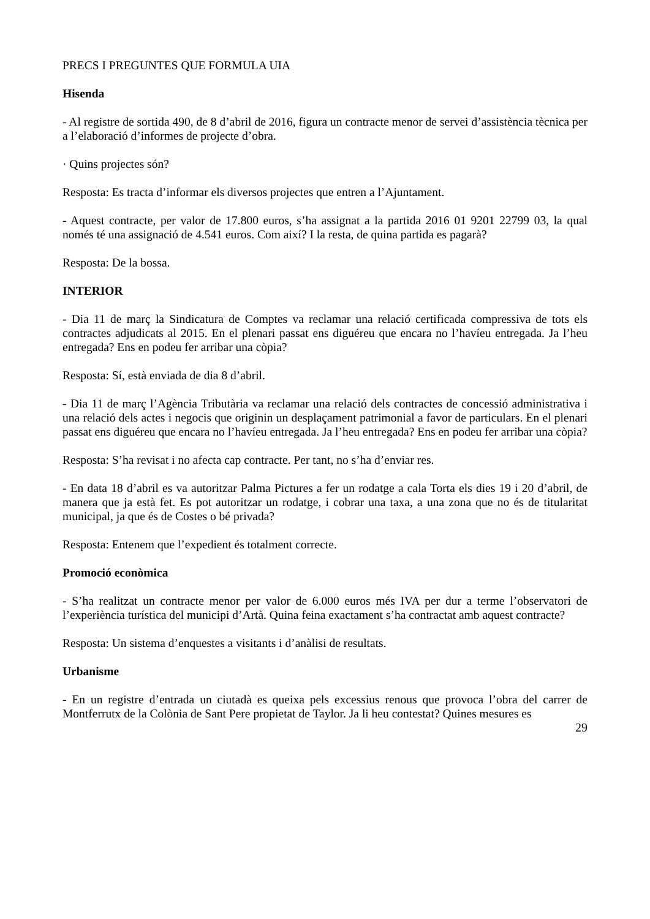PRECS I PREGUNTES QUE FORMULA UIA
Hisenda
- Al registre de sortida 490, de 8 d’abril de 2016, figura un contracte menor de servei d’assistència tècnica per a l’elaboració d’informes de projecte d’obra.
· Quins projectes són?
Resposta: Es tracta d’informar els diversos projectes que entren a l’Ajuntament.
- Aquest contracte, per valor de 17.800 euros, s’ha assignat a la partida 2016 01 9201 22799 03, la qual només té una assignació de 4.541 euros. Com així? I la resta, de quina partida es pagarà?
Resposta: De la bossa.
INTERIOR
- Dia 11 de març la Sindicatura de Comptes va reclamar una relació certificada compressiva de tots els contractes adjudicats al 2015. En el plenari passat ens diguéreu que encara no l’havíeu entregada. Ja l’heu entregada? Ens en podeu fer arribar una còpia?
Resposta: Sí, està enviada de dia 8 d’abril.
- Dia 11 de març l’Agència Tributària va reclamar una relació dels contractes de concessió administrativa i una relació dels actes i negocis que originin un desplaçament patrimonial a favor de particulars. En el plenari passat ens diguéreu que encara no l’havíeu entregada. Ja l’heu entregada? Ens en podeu fer arribar una còpia?
Resposta: S’ha revisat i no afecta cap contracte. Per tant, no s’ha d’enviar res.
- En data 18 d’abril es va autoritzar Palma Pictures a fer un rodatge a cala Torta els dies 19 i 20 d’abril, de manera que ja està fet. Es pot autoritzar un rodatge, i cobrar una taxa, a una zona que no és de titularitat municipal, ja que és de Costes o bé privada?
Resposta: Entenem que l’expedient és totalment correcte.
Promoció econòmica
- S’ha realitzat un contracte menor per valor de 6.000 euros més IVA per dur a terme l’observatori de l’experiència turística del municipi d’Artà. Quina feina exactament s’ha contractat amb aquest contracte?
Resposta: Un sistema d’enquestes a visitants i d’anàlisi de resultats.
Urbanisme
- En un registre d’entrada un ciutadà es queixa pels excessius renous que provoca l’obra del carrer de Montferrutx de la Colònia de Sant Pere propietat de Taylor. Ja li heu contestat? Quines mesures es
29